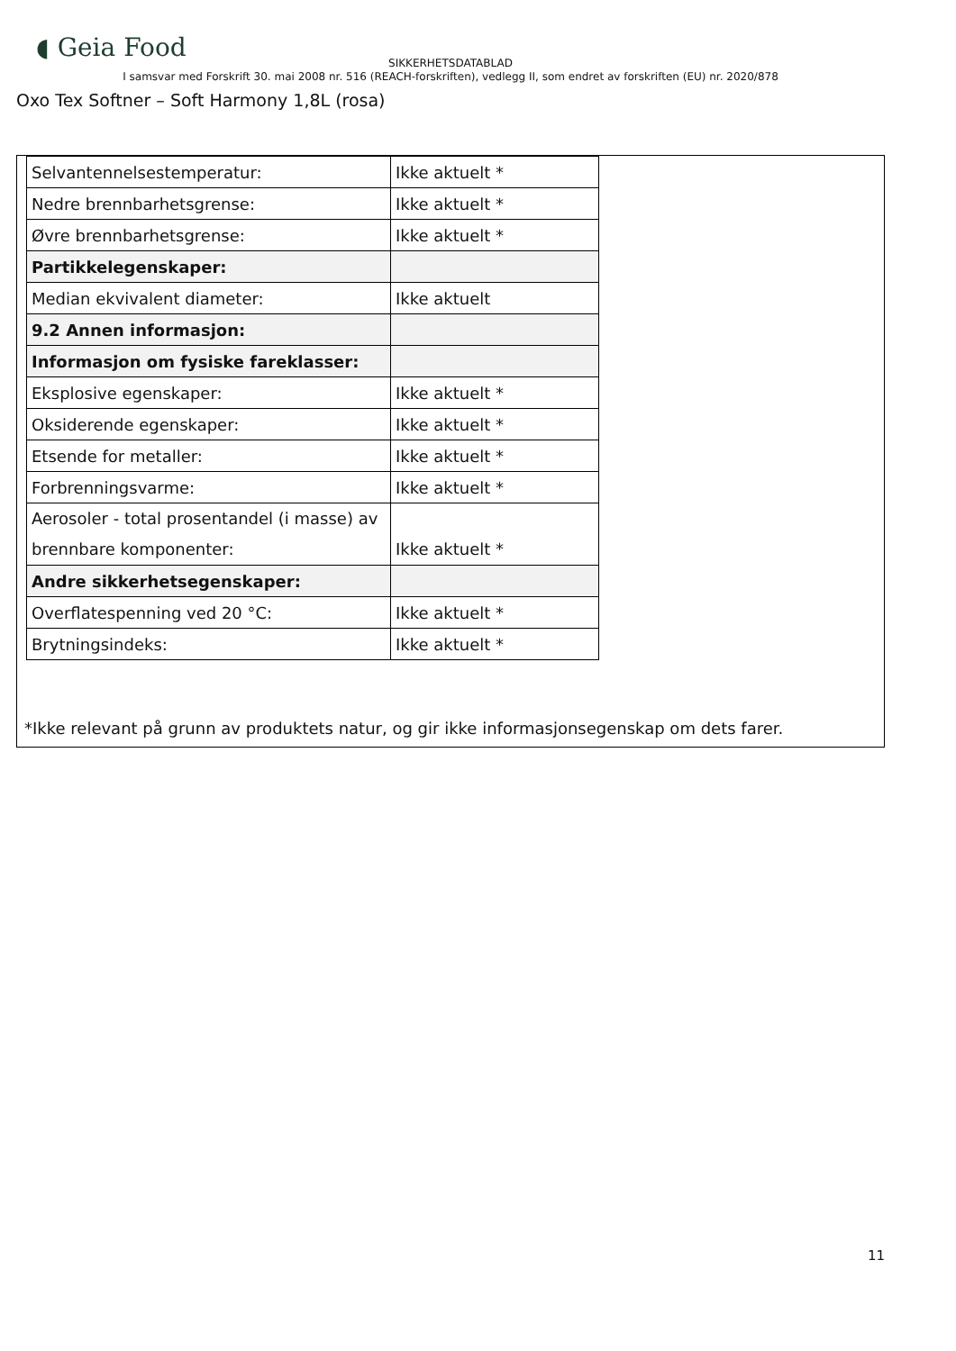◖ Geia Food
SIKKERHETSDATABLAD
I samsvar med Forskrift 30. mai 2008 nr. 516 (REACH-forskriften), vedlegg II, som endret av forskriften (EU) nr. 2020/878
Oxo Tex Softner – Soft Harmony 1,8L (rosa)
| Selvantennelsestemperatur: | Ikke aktuelt * |
| Nedre brennbarhetsgrense: | Ikke aktuelt * |
| Øvre brennbarhetsgrense: | Ikke aktuelt * |
| Partikkelegenskaper: | |
| Median ekvivalent diameter: | Ikke aktuelt |
| 9.2 Annen informasjon: | |
| Informasjon om fysiske fareklasser: | |
| Eksplosive egenskaper: | Ikke aktuelt * |
| Oksiderende egenskaper: | Ikke aktuelt * |
| Etsende for metaller: | Ikke aktuelt * |
| Forbrenningsvarme: | Ikke aktuelt * |
| Aerosoler - total prosentandel (i masse) av brennbare komponenter: | Ikke aktuelt * |
| Andre sikkerhetsegenskaper: | |
| Overflatespenning ved 20 °C: | Ikke aktuelt * |
| Brytningsindeks: | Ikke aktuelt * |
*Ikke relevant på grunn av produktets natur, og gir ikke informasjonsegenskap om dets farer.
11